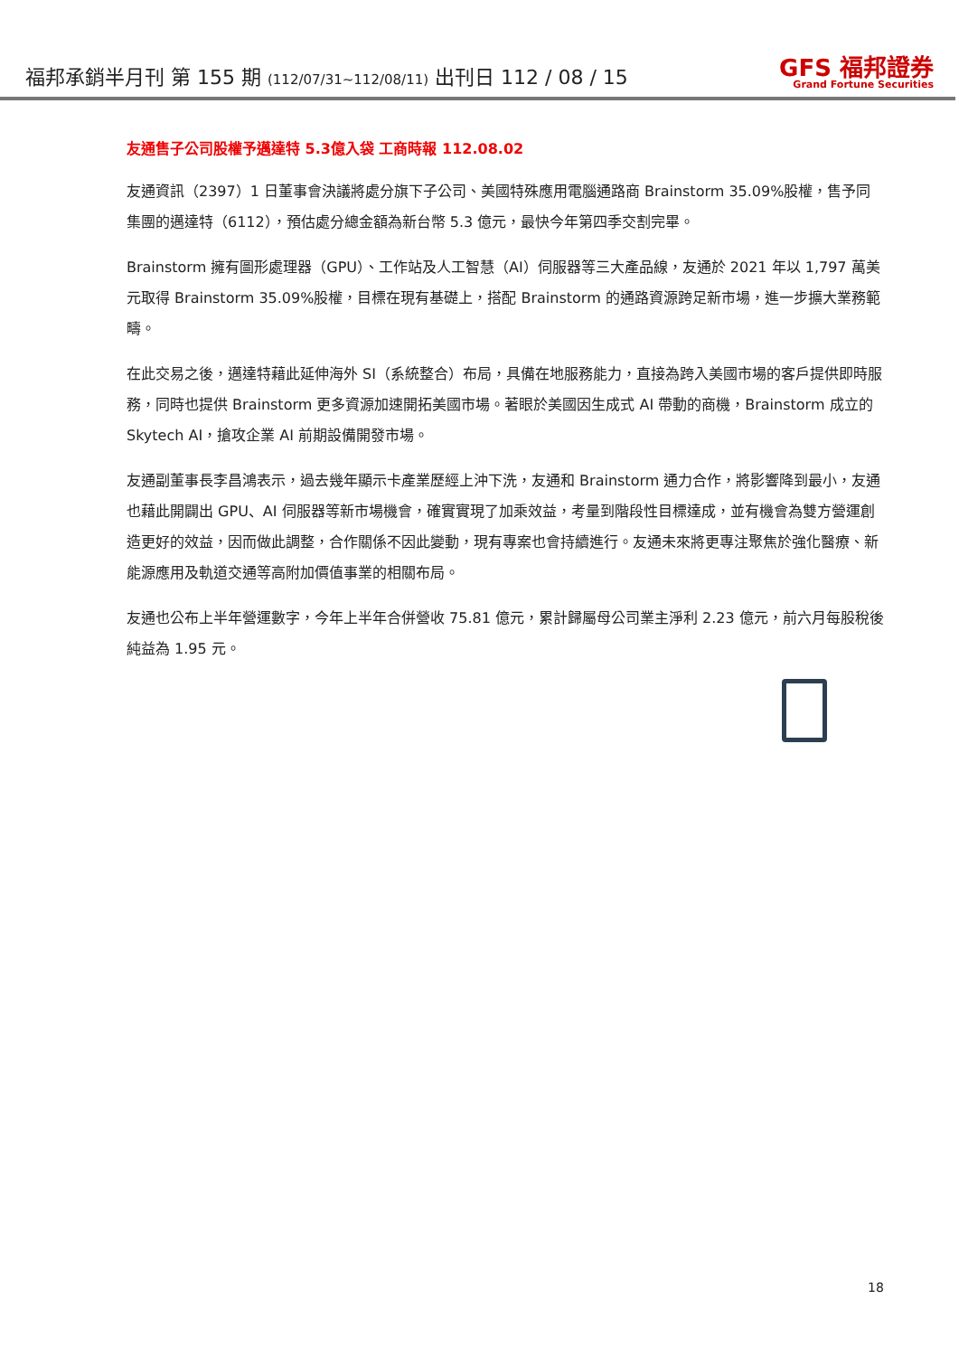福邦承銷半月刊 第 155 期 (112/07/31~112/08/11) 出刊日 112 / 08 / 15
GFS 福邦證券
Grand Fortune Securities
友通售子公司股權予邁達特 5.3億入袋 工商時報 112.08.02
友通資訊（2397）1 日董事會決議將處分旗下子公司、美國特殊應用電腦通路商 Brainstorm 35.09%股權，售予同集團的邁達特（6112），預估處分總金額為新台幣 5.3 億元，最快今年第四季交割完畢。
Brainstorm 擁有圖形處理器（GPU）、工作站及人工智慧（AI）伺服器等三大產品線，友通於 2021 年以 1,797 萬美元取得 Brainstorm 35.09%股權，目標在現有基礎上，搭配 Brainstorm 的通路資源跨足新市場，進一步擴大業務範疇。
在此交易之後，邁達特藉此延伸海外 SI（系統整合）布局，具備在地服務能力，直接為跨入美國市場的客戶提供即時服務，同時也提供 Brainstorm 更多資源加速開拓美國市場。著眼於美國因生成式 AI 帶動的商機，Brainstorm 成立的 Skytech AI，搶攻企業 AI 前期設備開發市場。
友通副董事長李昌鴻表示，過去幾年顯示卡產業歷經上沖下洗，友通和 Brainstorm 通力合作，將影響降到最小，友通也藉此開闢出 GPU、AI 伺服器等新市場機會，確實實現了加乘效益，考量到階段性目標達成，並有機會為雙方營運創造更好的效益，因而做此調整，合作關係不因此變動，現有專案也會持續進行。友通未來將更專注聚焦於強化醫療、新能源應用及軌道交通等高附加價值事業的相關布局。
友通也公布上半年營運數字，今年上半年合併營收 75.81 億元，累計歸屬母公司業主淨利 2.23 億元，前六月每股稅後純益為 1.95 元。
18